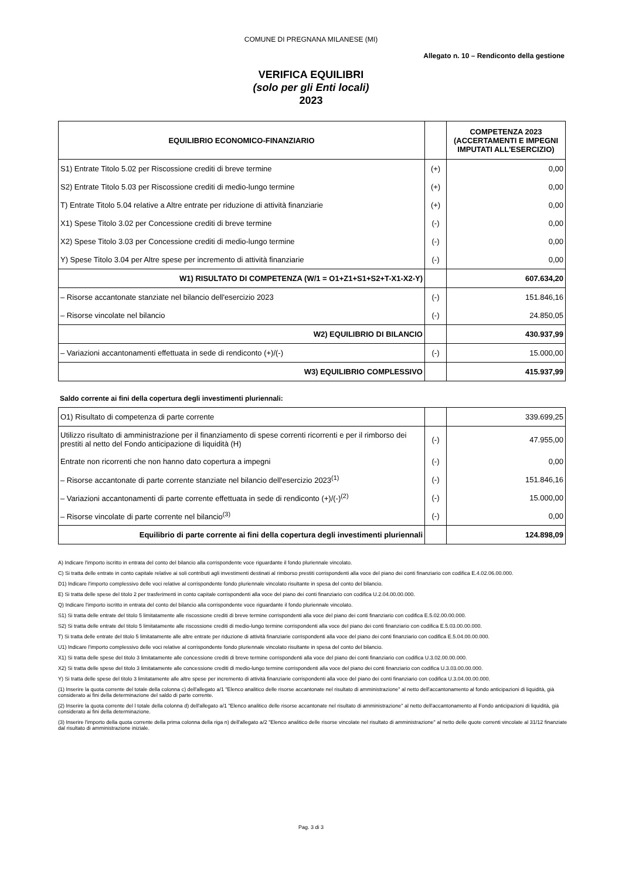COMUNE DI PREGNANA MILANESE (MI)
Allegato n. 10 – Rendiconto della gestione
VERIFICA EQUILIBRI
(solo per gli Enti locali)
2023
| EQUILIBRIO ECONOMICO-FINANZIARIO | | COMPETENZA 2023 (ACCERTAMENTI E IMPEGNI IMPUTATI ALL'ESERCIZIO) |
| S1) Entrate Titolo 5.02 per Riscossione crediti di breve termine | (+) | 0,00 |
| S2) Entrate Titolo 5.03 per Riscossione crediti di medio-lungo termine | (+) | 0,00 |
| T) Entrate Titolo 5.04 relative a Altre entrate per riduzione di attività finanziarie | (+) | 0,00 |
| X1) Spese Titolo 3.02 per Concessione crediti di breve termine | (-) | 0,00 |
| X2) Spese Titolo 3.03 per Concessione crediti di medio-lungo termine | (-) | 0,00 |
| Y) Spese Titolo 3.04 per Altre spese per incremento di attività finanziarie | (-) | 0,00 |
| W1) RISULTATO DI COMPETENZA (W/1 = O1+Z1+S1+S2+T-X1-X2-Y) | | 607.634,20 |
| – Risorse accantonate stanziate nel bilancio dell'esercizio 2023 | (-) | 151.846,16 |
| – Risorse vincolate nel bilancio | (-) | 24.850,05 |
| W2) EQUILIBRIO DI BILANCIO | | 430.937,99 |
| – Variazioni accantonamenti effettuata in sede di rendiconto (+)/(-) | (-) | 15.000,00 |
| W3) EQUILIBRIO COMPLESSIVO | | 415.937,99 |
Saldo corrente ai fini della copertura degli investimenti pluriennali:
| O1) Risultato di competenza di parte corrente | | 339.699,25 |
| Utilizzo risultato di amministrazione per il finanziamento di spese correnti ricorrenti e per il rimborso dei prestiti al netto del Fondo anticipazione di liquidità (H) | (-) | 47.955,00 |
| Entrate non ricorrenti che non hanno dato copertura a impegni | (-) | 0,00 |
| – Risorse accantonate di parte corrente stanziate nel bilancio dell'esercizio 2023<sup>(1)</sup> | (-) | 151.846,16 |
| – Variazioni accantonamenti di parte corrente effettuata in sede di rendiconto (+)/(-)<sup>(2)</sup> | (-) | 15.000,00 |
| – Risorse vincolate di parte corrente nel bilancio<sup>(3)</sup> | (-) | 0,00 |
| Equilibrio di parte corrente ai fini della copertura degli investimenti pluriennali | | 124.898,09 |
A) Indicare l'importo iscritto in entrata del conto del bilancio alla corrispondente voce riguardante il fondo pluriennale vincolato.
C) Si tratta delle entrate in conto capitale relative ai soli contributi agli investimenti destinati al rimborso prestiti corrispondenti alla voce del piano dei conti finanziario con codifica E.4.02.06.00.000.
D1) Indicare l'importo complessivo delle voci relative al corrispondente fondo pluriennale vincolato risultante in spesa del conto del bilancio.
E) Si tratta delle spese del titolo 2 per trasferimenti in conto capitale corrispondenti alla voce del piano dei conti finanziario con codifica U.2.04.00.00.000.
Q) Indicare l'importo iscritto in entrata del conto del bilancio alla corrispondente voce riguardante il fondo pluriennale vincolato.
S1) Si tratta delle entrate del titolo 5 limitatamente alle riscossione crediti di breve termine corrispondenti alla voce del piano dei conti finanziario con codifica E.5.02.00.00.000.
S2) Si tratta delle entrate del titolo 5 limitatamente alle riscossione crediti di medio-lungo termine corrispondenti alla voce del piano dei conti finanziario con codifica E.5.03.00.00.000.
T) Si tratta delle entrate del titolo 5 limitatamente alle altre entrate per riduzione di attività finanziarie corrispondenti alla voce del piano dei conti finanziario con codifica E.5.04.00.00.000.
U1) Indicare l'importo complessivo delle voci relative al corrispondente fondo pluriennale vincolato risultante in spesa del conto del bilancio.
X1) Si tratta delle spese del titolo 3 limitatamente alle concessione crediti di breve termine corrispondenti alla voce del piano dei conti finanziario con codifica U.3.02.00.00.000.
X2) Si tratta delle spese del titolo 3 limitatamente alle concessione crediti di medio-lungo termine corrispondenti alla voce del piano dei conti finanziario con codifica U.3.03.00.00.000.
Y) Si tratta delle spese del titolo 3 limitatamente alle altre spese per incremento di attività finanziarie corrispondenti alla voce del piano dei conti finanziario con codifica U.3.04.00.00.000.
(1) Inserire la quota corrente del totale della colonna c) dell'allegato a/1 "Elenco analitico delle risorse accantonate nel risultato di amministrazione" al netto dell'accantonamento al fondo anticipazioni di liquidità, già considerato ai fini della determinazione del saldo di parte corrente.
(2) Inserire la quota corrente del l totale della colonna d) dell'allegato a/1 "Elenco analitico delle risorse accantonate nel risultato di amministrazione" al netto dell'accantonamento al Fondo anticipazioni di liquidità, già considerato ai fini della determinazione.
(3) Inserire l'importo della quota corrente della prima colonna della riga n) dell'allegato a/2 "Elenco analitico delle risorse vincolate nel risultato di amministrazione" al netto delle quote correnti vincolate al 31/12 finanziate dal risultato di amministrazione iniziale.
Pag. 3 di 3